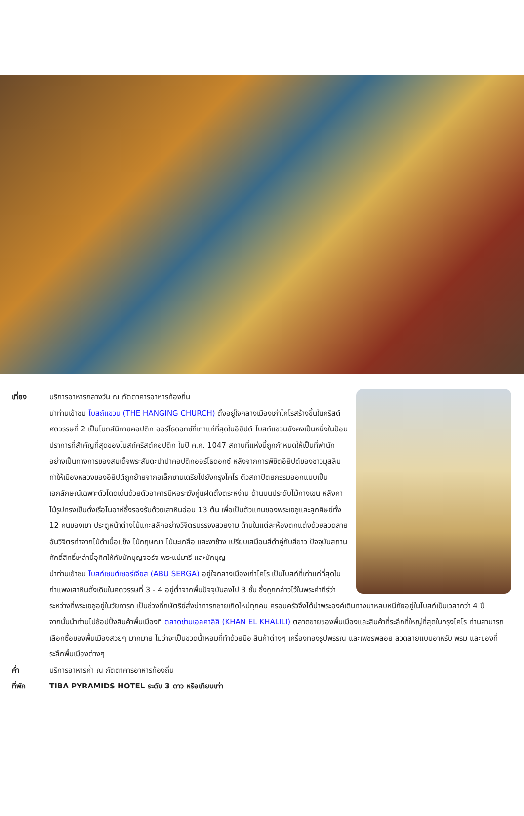เที่ยง บริการอาหารกลางวัน ณ ภัตตาคารอาหารท้องถิ่น
นำท่านเข้าชม โบสถ์แขวน (THE HANGING CHURCH) ตั้งอยู่ใจกลางเมืองเก่าไคโรสร้างขึ้นในคริสต์ศตวรรษที่ 2 เป็นโบถส์นิกายคอปติก ออร์โธดอกซ์ที่เก่าแก่ที่สุดในอียิปต์ โบสถ์แขวนยังคงเป็นหนึ่งในป้อมปราการที่สำคัญที่สุดของโบสถ์คริสต์คอปติก ในปี ค.ศ. 1047 สถานที่แห่งนี้ถูกกำหนดให้เป็นที่พำนักอย่างเป็นทางการของสมเด็จพระสันตะปาปาคอปติกออร์โธดอกซ์ หลังจากการพิชิตอียิปต์ของชาวมุสลิมทำให้เมืองหลวงของอียิปต์ถูกย้ายจากอเล็กซานเดรียไปยังกรุงไคโร ตัวสถาปัตยกรรมออกแบบเป็นเอกลักษณ์เฉพาะตัวโดดเด่นด้วยตัวอาคารมีหอระฆังคู่แฝดตั้งตระหง่าน ด้านบนประดับไม้กางเขน หลังคาไม้รูปทรงเป็นดั่งเรือโนอาห์ซึ่งรองรับด้วยเสาหินอ่อน 13 ต้น เพื่อเป็นตัวแทนของพระเยซูและลูกศิษย์ทั้ง 12 คนของเขา ประตูหน้าต่างไม้แกะสลักอย่างวิจิตรบรรจงสวยงาม ด้านในแต่ละห้องตกแต่งด้วยลวดลายอันวิจิตรทำจากไม้ดำเนื้อแข็ง ไม้กฤษณา ไม้มะเกลือ และงาช้าง เปรียบเสมือนสีดำคู่กับสีขาว ปัจจุบันสถานศักดิ์สิทธิ์เหล่านี้อุทิศให้กับนักบุญจอร์จ พระแม่มารี และนักบุญ
นำท่านเข้าชม โบสถ์เซนต์เซอร์เจียส (ABU SERGA) อยู่ใจกลางเมืองเก่าไคโร เป็นโบสถ์ที่เก่าแก่ที่สุดในกำแพงเสาหินดั่งเดิมในศตวรรษที่ 3 - 4 อยู่ต่ำจากพื้นปัจจุบันลงไป 3 ชั้น ซึ่งถูกกล่าวไว้ในพระคำภีร์ว่า ระหว่างที่พระเยซูอยู่ในวัยทารก เป็นช่วงที่กษัตริย์สั่งฆ่าทารกชายเกิดใหม่ทุกคน ครอบครัวจึงได้นำพระองค์เดินทางมาหลบหนีภัยอยู่ในโบสถ์เป็นเวลากว่า 4 ปี
จากนั้นนำท่านไปช้อปปิ้งสินค้าพื้นเมืองที่ ตลาดข่านเอลคาลิลิ (KHAN EL KHALILI) ตลาดขายของพื้นเมืองและสินค้าที่ระลึกที่ใหญ่ที่สุดในกรุงไคโร ท่านสามารถเลือกซื้อของพื้นเมืองสวยๆ มากมาย ไม่ว่าจะเป็นขวดน้ำหอมที่ทำด้วยมือ สินค้าต่างๆ เครื่องทองรูปพรรณ และเพชรพลอย ลวดลายแบบอาหรับ พรม และของที่ระลึกพื้นเมืองต่างๆ
ค่ำ บริการอาหารค่ำ ณ ภัตตาคารอาหารท้องถิ่น
ที่พัก TIBA PYRAMIDS HOTEL ระดับ 3 ดาว หรือเทียบเท่า